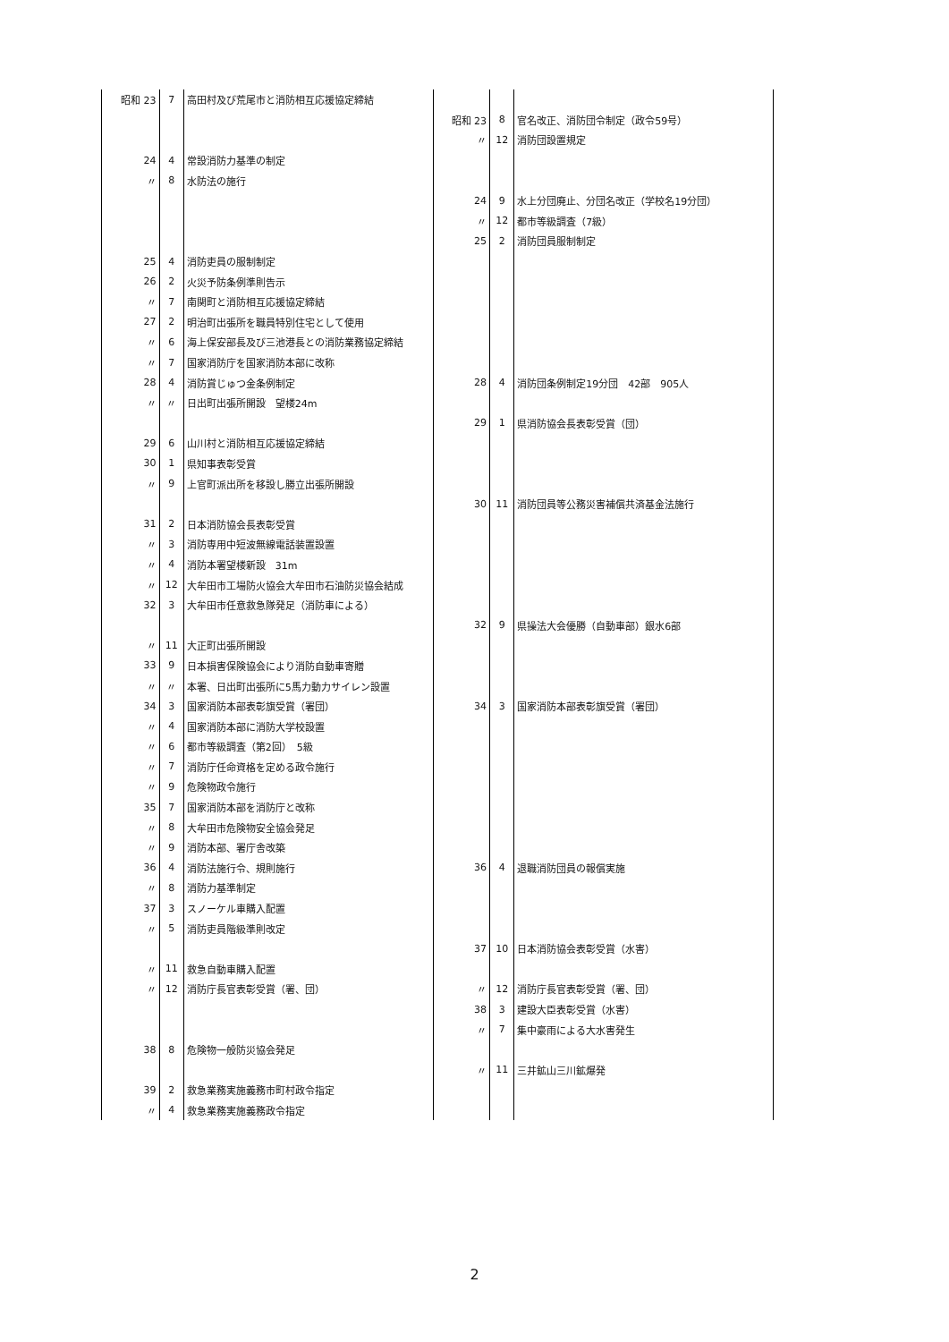| 昭和 23 | 7 | 高田村及び荒尾市と消防相互応援協定締結 | | | |
| | | | 昭和 23 | 8 | 官名改正、消防団令制定（政令59号） |
| | | | 〃 | 12 | 消防団設置規定 |
| 24 | 4 | 常設消防力基準の制定 | | | |
| 〃 | 8 | 水防法の施行 | | | |
| | | | 24 | 9 | 水上分団廃止、分団名改正（学校名19分団） |
| | | | 〃 | 12 | 都市等級調査（7級） |
| | | | 25 | 2 | 消防団員服制制定 |
| 25 | 4 | 消防吏員の服制制定 | | | |
| 26 | 2 | 火災予防条例準則告示 | | | |
| 〃 | 7 | 南関町と消防相互応援協定締結 | | | |
| 27 | 2 | 明治町出張所を職員特別住宅として使用 | | | |
| 〃 | 6 | 海上保安部長及び三池港長との消防業務協定締結 | | | |
| 〃 | 7 | 国家消防庁を国家消防本部に改称 | | | |
| 28 | 4 | 消防賞じゅつ金条例制定 | 28 | 4 | 消防団条例制定19分団 42部 905人 |
| 〃 | 〃 | 日出町出張所開設 望楼24m | | | |
| | | | 29 | 1 | 県消防協会長表彰受賞（団） |
| 29 | 6 | 山川村と消防相互応援協定締結 | | | |
| 30 | 1 | 県知事表彰受賞 | | | |
| 〃 | 9 | 上官町派出所を移設し勝立出張所開設 | | | |
| | | | 30 | 11 | 消防団員等公務災害補償共済基金法施行 |
| 31 | 2 | 日本消防協会長表彰受賞 | | | |
| 〃 | 3 | 消防専用中短波無線電話装置設置 | | | |
| 〃 | 4 | 消防本署望楼新設 31m | | | |
| 〃 | 12 | 大牟田市工場防火協会大牟田市石油防災協会結成 | | | |
| 32 | 3 | 大牟田市任意救急隊発足（消防車による） | | | |
| | | | 32 | 9 | 県操法大会優勝（自動車部）銀水6部 |
| 〃 | 11 | 大正町出張所開設 | | | |
| 33 | 9 | 日本損害保険協会により消防自動車寄贈 | | | |
| 〃 | 〃 | 本署、日出町出張所に5馬力動力サイレン設置 | | | |
| 34 | 3 | 国家消防本部表彰旗受賞（署団） | 34 | 3 | 国家消防本部表彰旗受賞（署団） |
| 〃 | 4 | 国家消防本部に消防大学校設置 | | | |
| 〃 | 6 | 都市等級調査（第2回） 5級 | | | |
| 〃 | 7 | 消防庁任命資格を定める政令施行 | | | |
| 〃 | 9 | 危険物政令施行 | | | |
| 35 | 7 | 国家消防本部を消防庁と改称 | | | |
| 〃 | 8 | 大牟田市危険物安全協会発足 | | | |
| 〃 | 9 | 消防本部、署庁舎改築 | | | |
| 36 | 4 | 消防法施行令、規則施行 | 36 | 4 | 退職消防団員の報償実施 |
| 〃 | 8 | 消防力基準制定 | | | |
| 37 | 3 | スノーケル車購入配置 | | | |
| 〃 | 5 | 消防吏員階級準則改定 | | | |
| | | | 37 | 10 | 日本消防協会表彰受賞（水害） |
| 〃 | 11 | 救急自動車購入配置 | | | |
| 〃 | 12 | 消防庁長官表彰受賞（署、団） | 〃 | 12 | 消防庁長官表彰受賞（署、団） |
| | | | 38 | 3 | 建設大臣表彰受賞（水害） |
| | | | 〃 | 7 | 集中豪雨による大水害発生 |
| 38 | 8 | 危険物一般防災協会発足 | | | |
| | | | 〃 | 11 | 三井鉱山三川鉱爆発 |
| 39 | 2 | 救急業務実施義務市町村政令指定 | | | |
| 〃 | 4 | 救急業務実施義務政令指定 | | | |
2